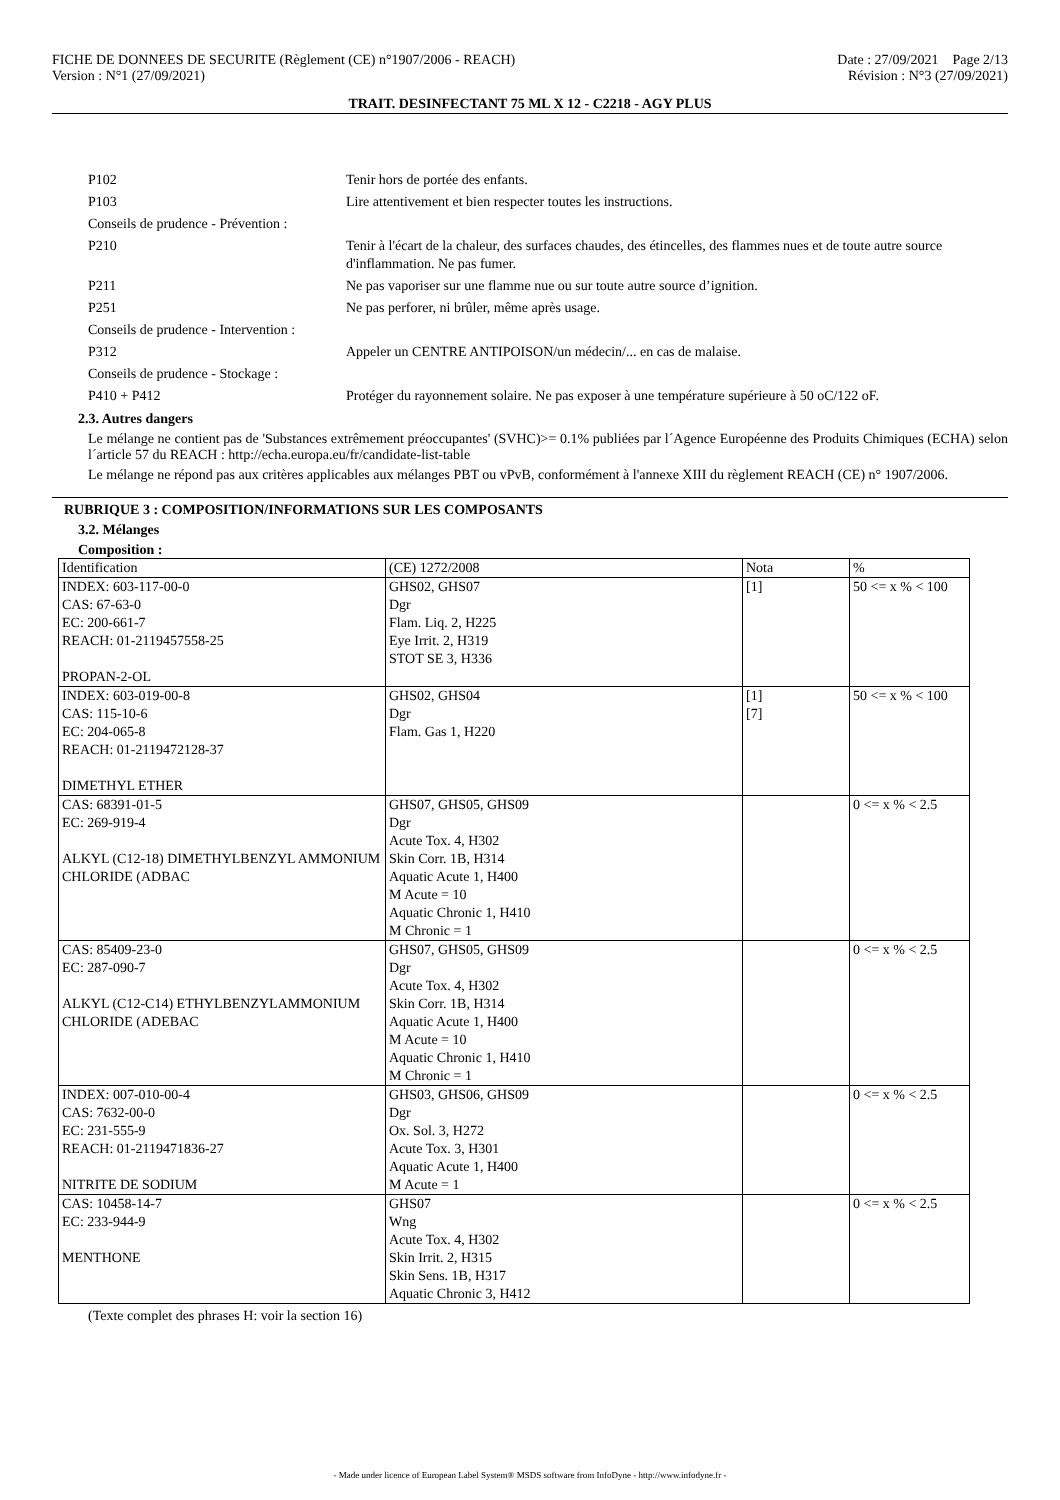FICHE DE DONNEES DE SECURITE (Règlement (CE) n°1907/2006 - REACH)
Version : N°1 (27/09/2021)
Date : 27/09/2021 Page 2/13
Révision : N°3 (27/09/2021)
TRAIT. DESINFECTANT 75 ML X 12 - C2218 - AGY PLUS
| P102 | Tenir hors de portée des enfants. |
| P103 | Lire attentivement et bien respecter toutes les instructions. |
| Conseils de prudence - Prévention : | |
| P210 | Tenir à l'écart de la chaleur, des surfaces chaudes, des étincelles, des flammes nues et de toute autre source d'inflammation. Ne pas fumer. |
| P211 | Ne pas vaporiser sur une flamme nue ou sur toute autre source d’ignition. |
| P251 | Ne pas perforer, ni brûler, même après usage. |
| Conseils de prudence - Intervention : | |
| P312 | Appeler un CENTRE ANTIPOISON/un médecin/... en cas de malaise. |
| Conseils de prudence - Stockage : | |
| P410 + P412 | Protéger du rayonnement solaire. Ne pas exposer à une température supérieure à 50 oC/122 oF. |
2.3. Autres dangers
Le mélange ne contient pas de 'Substances extrêmement préoccupantes' (SVHC)>= 0.1% publiées par l´Agence Européenne des Produits Chimiques (ECHA) selon l´article 57 du REACH : http://echa.europa.eu/fr/candidate-list-table
Le mélange ne répond pas aux critères applicables aux mélanges PBT ou vPvB, conformément à l'annexe XIII du règlement REACH (CE) n° 1907/2006.
RUBRIQUE 3 : COMPOSITION/INFORMATIONS SUR LES COMPOSANTS
3.2. Mélanges
Composition :
| Identification | (CE) 1272/2008 | Nota | % |
| --- | --- | --- | --- |
| INDEX: 603-117-00-0 CAS: 67-63-0 EC: 200-661-7 REACH: 01-2119457558-25 PROPAN-2-OL | GHS02, GHS07 Dgr Flam. Liq. 2, H225 Eye Irrit. 2, H319 STOT SE 3, H336 | [1] | 50 <= x % < 100 |
| INDEX: 603-019-00-8 CAS: 115-10-6 EC: 204-065-8 REACH: 01-2119472128-37 DIMETHYL ETHER | GHS02, GHS04 Dgr Flam. Gas 1, H220 | [1] [7] | 50 <= x % < 100 |
| CAS: 68391-01-5 EC: 269-919-4 ALKYL (C12-18) DIMETHYLBENZYL AMMONIUM CHLORIDE (ADBAC | GHS07, GHS05, GHS09 Dgr Acute Tox. 4, H302 Skin Corr. 1B, H314 Aquatic Acute 1, H400 M Acute = 10 Aquatic Chronic 1, H410 M Chronic = 1 | | 0 <= x % < 2.5 |
| CAS: 85409-23-0 EC: 287-090-7 ALKYL (C12-C14) ETHYLBENZYLAMMONIUM CHLORIDE (ADEBAC | GHS07, GHS05, GHS09 Dgr Acute Tox. 4, H302 Skin Corr. 1B, H314 Aquatic Acute 1, H400 M Acute = 10 Aquatic Chronic 1, H410 M Chronic = 1 | | 0 <= x % < 2.5 |
| INDEX: 007-010-00-4 CAS: 7632-00-0 EC: 231-555-9 REACH: 01-2119471836-27 NITRITE DE SODIUM | GHS03, GHS06, GHS09 Dgr Ox. Sol. 3, H272 Acute Tox. 3, H301 Aquatic Acute 1, H400 M Acute = 1 | | 0 <= x % < 2.5 |
| CAS: 10458-14-7 EC: 233-944-9 MENTHONE | GHS07 Wng Acute Tox. 4, H302 Skin Irrit. 2, H315 Skin Sens. 1B, H317 Aquatic Chronic 3, H412 | | 0 <= x % < 2.5 |
(Texte complet des phrases H: voir la section 16)
- Made under licence of European Label System® MSDS software from InfoDyne - http://www.infodyne.fr -